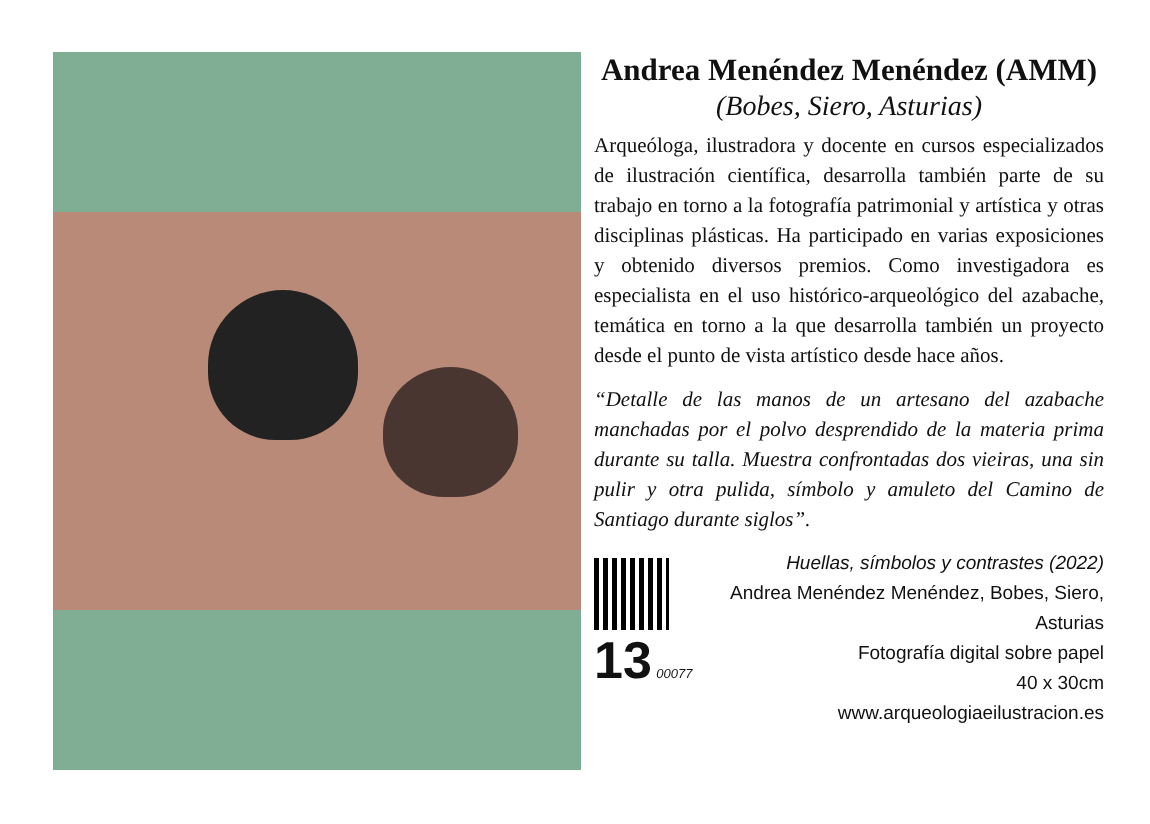Andrea Menéndez Menéndez (AMM)
(Bobes, Siero, Asturias)
Arqueóloga, ilustradora y docente en cursos especializados de ilustración científica, desarrolla también parte de su trabajo en torno a la fotografía patrimonial y artística y otras disciplinas plásticas. Ha participado en varias exposiciones y obtenido diversos premios. Como investigadora es especialista en el uso histórico-arqueológico del azabache, temática en torno a la que desarrolla también un proyecto desde el punto de vista artístico desde hace años.
“Detalle de las manos de un artesano del azabache manchadas por el polvo desprendido de la materia prima durante su talla. Muestra confrontadas dos vieiras, una sin pulir y otra pulida, símbolo y amuleto del Camino de Santiago durante siglos”.
13 00077
Huellas, símbolos y contrastes (2022)
Andrea Menéndez Menéndez, Bobes, Siero, Asturias
Fotografía digital sobre papel
40 x 30cm
www.arqueologiaeilustracion.es